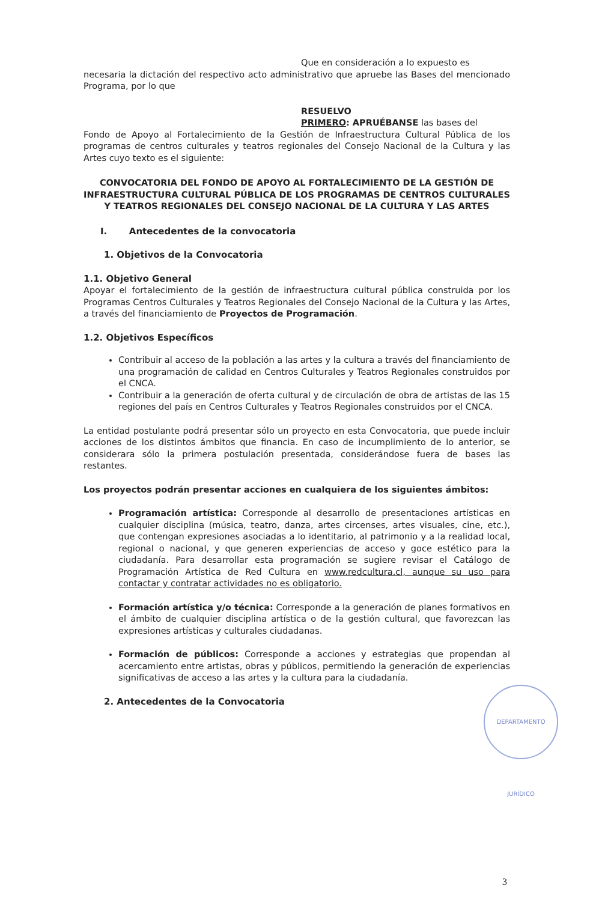Que en consideración a lo expuesto es
necesaria la dictación del respectivo acto administrativo que apruebe las Bases del mencionado Programa, por lo que
RESUELVO
PRIMERO: APRUÉBANSE las bases del
Fondo de Apoyo al Fortalecimiento de la Gestión de Infraestructura Cultural Pública de los programas de centros culturales y teatros regionales del Consejo Nacional de la Cultura y las Artes cuyo texto es el siguiente:
CONVOCATORIA DEL FONDO DE APOYO AL FORTALECIMIENTO DE LA GESTIÓN DE INFRAESTRUCTURA CULTURAL PÚBLICA DE LOS PROGRAMAS DE CENTROS CULTURALES Y TEATROS REGIONALES DEL CONSEJO NACIONAL DE LA CULTURA Y LAS ARTES
I. Antecedentes de la convocatoria
1. Objetivos de la Convocatoria
1.1. Objetivo General
Apoyar el fortalecimiento de la gestión de infraestructura cultural pública construida por los Programas Centros Culturales y Teatros Regionales del Consejo Nacional de la Cultura y las Artes, a través del financiamiento de Proyectos de Programación.
1.2. Objetivos Específicos
Contribuir al acceso de la población a las artes y la cultura a través del financiamiento de una programación de calidad en Centros Culturales y Teatros Regionales construidos por el CNCA.
Contribuir a la generación de oferta cultural y de circulación de obra de artistas de las 15 regiones del país en Centros Culturales y Teatros Regionales construidos por el CNCA.
La entidad postulante podrá presentar sólo un proyecto en esta Convocatoria, que puede incluir acciones de los distintos ámbitos que financia. En caso de incumplimiento de lo anterior, se considerara sólo la primera postulación presentada, considerándose fuera de bases las restantes.
Los proyectos podrán presentar acciones en cualquiera de los siguientes ámbitos:
Programación artística: Corresponde al desarrollo de presentaciones artísticas en cualquier disciplina (música, teatro, danza, artes circenses, artes visuales, cine, etc.), que contengan expresiones asociadas a lo identitario, al patrimonio y a la realidad local, regional o nacional, y que generen experiencias de acceso y goce estético para la ciudadanía. Para desarrollar esta programación se sugiere revisar el Catálogo de Programación Artística de Red Cultura en www.redcultura.cl, aunque su uso para contactar y contratar actividades no es obligatorio.
Formación artística y/o técnica: Corresponde a la generación de planes formativos en el ámbito de cualquier disciplina artística o de la gestión cultural, que favorezcan las expresiones artísticas y culturales ciudadanas.
Formación de públicos: Corresponde a acciones y estrategias que propendan al acercamiento entre artistas, obras y públicos, permitiendo la generación de experiencias significativas de acceso a las artes y la cultura para la ciudadanía.
2. Antecedentes de la Convocatoria
DEPARTAMENTO JURÍDICO
3